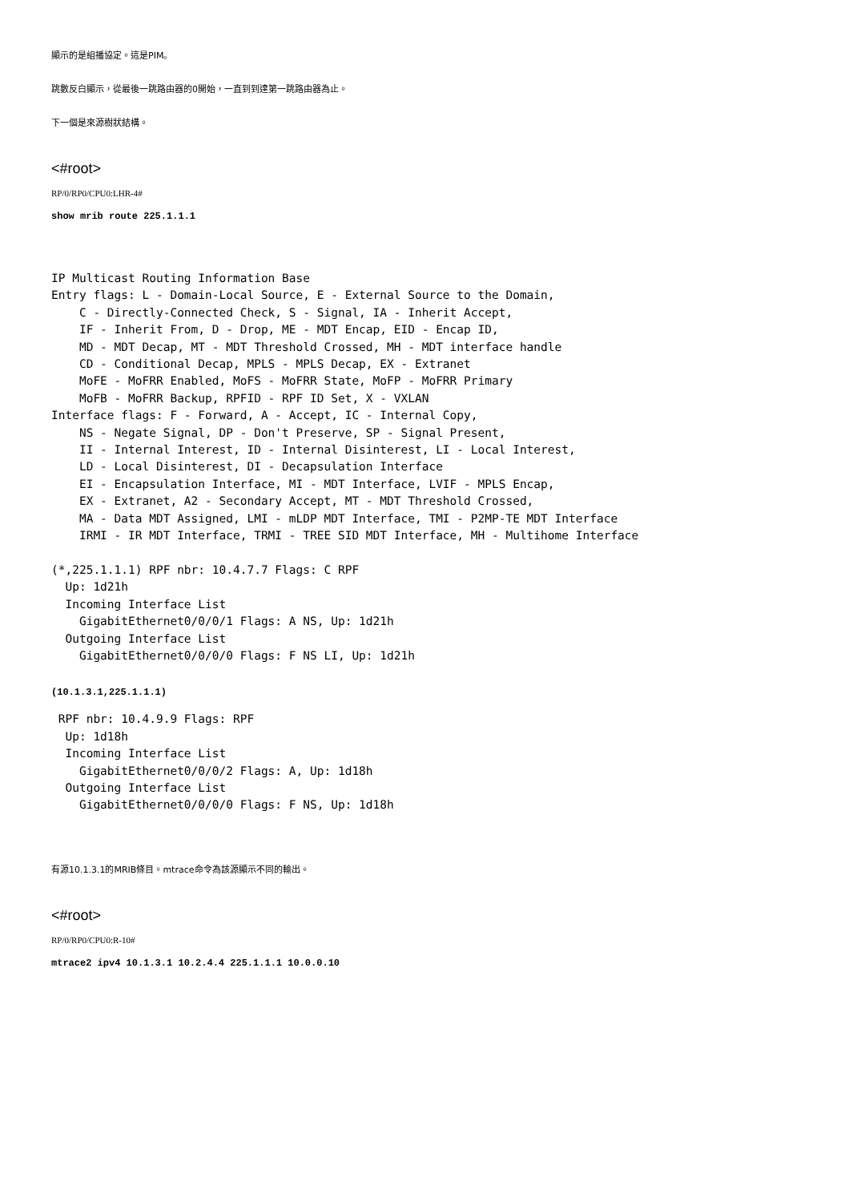顯示的是組播協定。這是PIM。
跳數反白顯示，從最後一跳路由器的0開始，一直到到達第一跳路由器為止。
下一個是來源樹狀結構。
<#root>
RP/0/RP0/CPU0:LHR-4#
show mrib route 225.1.1.1
IP Multicast Routing Information Base
Entry flags: L - Domain-Local Source, E - External Source to the Domain,
    C - Directly-Connected Check, S - Signal, IA - Inherit Accept,
    IF - Inherit From, D - Drop, ME - MDT Encap, EID - Encap ID,
    MD - MDT Decap, MT - MDT Threshold Crossed, MH - MDT interface handle
    CD - Conditional Decap, MPLS - MPLS Decap, EX - Extranet
    MoFE - MoFRR Enabled, MoFS - MoFRR State, MoFP - MoFRR Primary
    MoFB - MoFRR Backup, RPFID - RPF ID Set, X - VXLAN
Interface flags: F - Forward, A - Accept, IC - Internal Copy,
    NS - Negate Signal, DP - Don't Preserve, SP - Signal Present,
    II - Internal Interest, ID - Internal Disinterest, LI - Local Interest,
    LD - Local Disinterest, DI - Decapsulation Interface
    EI - Encapsulation Interface, MI - MDT Interface, LVIF - MPLS Encap,
    EX - Extranet, A2 - Secondary Accept, MT - MDT Threshold Crossed,
    MA - Data MDT Assigned, LMI - mLDP MDT Interface, TMI - P2MP-TE MDT Interface
    IRMI - IR MDT Interface, TRMI - TREE SID MDT Interface, MH - Multihome Interface

(*,225.1.1.1) RPF nbr: 10.4.7.7 Flags: C RPF
  Up: 1d21h
  Incoming Interface List
    GigabitEthernet0/0/0/1 Flags: A NS, Up: 1d21h
  Outgoing Interface List
    GigabitEthernet0/0/0/0 Flags: F NS LI, Up: 1d21h
(10.1.3.1,225.1.1.1)
 RPF nbr: 10.4.9.9 Flags: RPF
  Up: 1d18h
  Incoming Interface List
    GigabitEthernet0/0/0/2 Flags: A, Up: 1d18h
  Outgoing Interface List
    GigabitEthernet0/0/0/0 Flags: F NS, Up: 1d18h
有源10.1.3.1的MRIB條目。mtrace命令為該源顯示不同的輸出。
<#root>
RP/0/RP0/CPU0:R-10#
mtrace2 ipv4 10.1.3.1 10.2.4.4 225.1.1.1 10.0.0.10